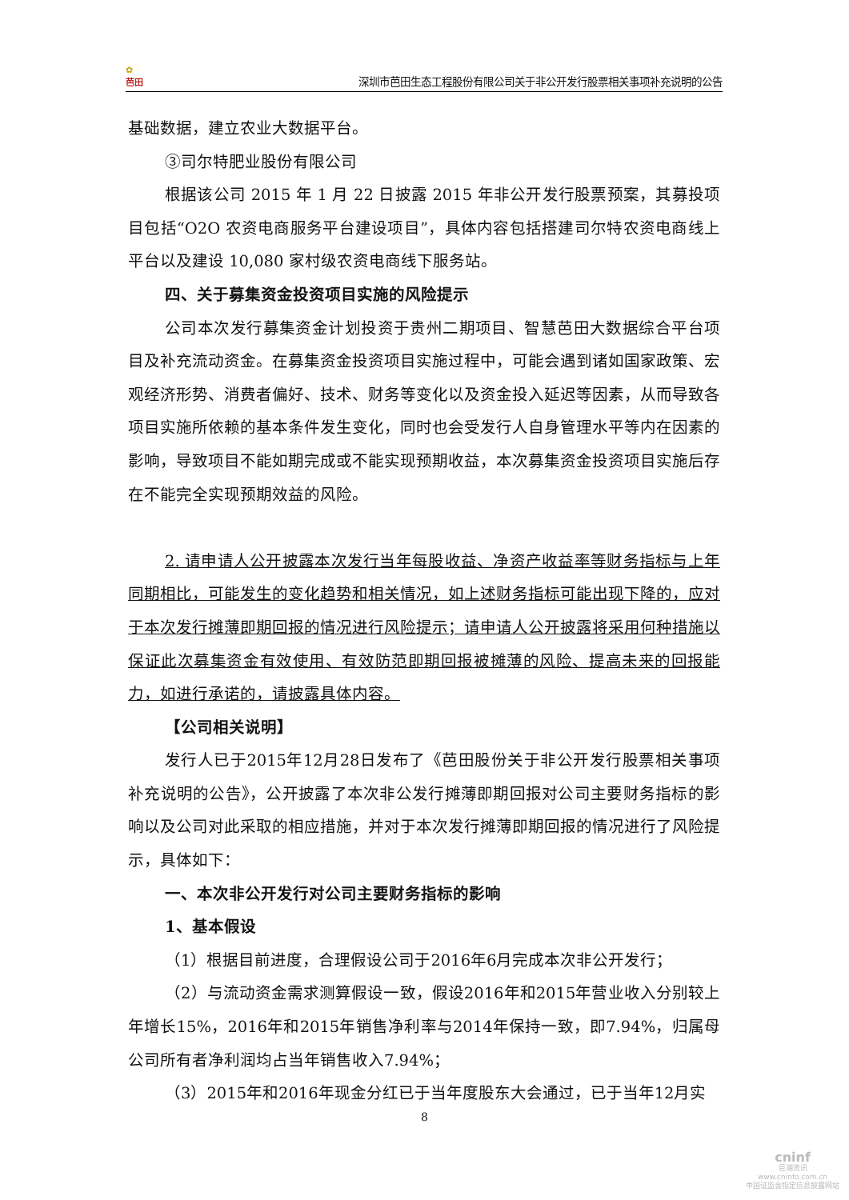✿
芭田
深圳市芭田生态工程股份有限公司关于非公开发行股票相关事项补充说明的公告
基础数据，建立农业大数据平台。
③司尔特肥业股份有限公司
根据该公司 2015 年 1 月 22 日披露 2015 年非公开发行股票预案，其募投项目包括“O2O 农资电商服务平台建设项目”，具体内容包括搭建司尔特农资电商线上平台以及建设 10,080 家村级农资电商线下服务站。
四、关于募集资金投资项目实施的风险提示
公司本次发行募集资金计划投资于贵州二期项目、智慧芭田大数据综合平台项目及补充流动资金。在募集资金投资项目实施过程中，可能会遇到诸如国家政策、宏观经济形势、消费者偏好、技术、财务等变化以及资金投入延迟等因素，从而导致各项目实施所依赖的基本条件发生变化，同时也会受发行人自身管理水平等内在因素的影响，导致项目不能如期完成或不能实现预期收益，本次募集资金投资项目实施后存在不能完全实现预期效益的风险。
2. 请申请人公开披露本次发行当年每股收益、净资产收益率等财务指标与上年同期相比，可能发生的变化趋势和相关情况，如上述财务指标可能出现下降的，应对于本次发行摊薄即期回报的情况进行风险提示；请申请人公开披露将采用何种措施以保证此次募集资金有效使用、有效防范即期回报被摊薄的风险、提高未来的回报能力，如进行承诺的，请披露具体内容。
【公司相关说明】
发行人已于2015年12月28日发布了《芭田股份关于非公开发行股票相关事项补充说明的公告》，公开披露了本次非公发行摊薄即期回报对公司主要财务指标的影响以及公司对此采取的相应措施，并对于本次发行摊薄即期回报的情况进行了风险提示，具体如下：
一、本次非公开发行对公司主要财务指标的影响
1、基本假设
（1）根据目前进度，合理假设公司于2016年6月完成本次非公开发行；
（2）与流动资金需求测算假设一致，假设2016年和2015年营业收入分别较上年增长15%，2016年和2015年销售净利率与2014年保持一致，即7.94%，归属母公司所有者净利润均占当年销售收入7.94%；
（3）2015年和2016年现金分红已于当年度股东大会通过，已于当年12月实
8
cninf
巨潮资讯
www.cninfo.com.cn
中国证监会指定信息披露网站